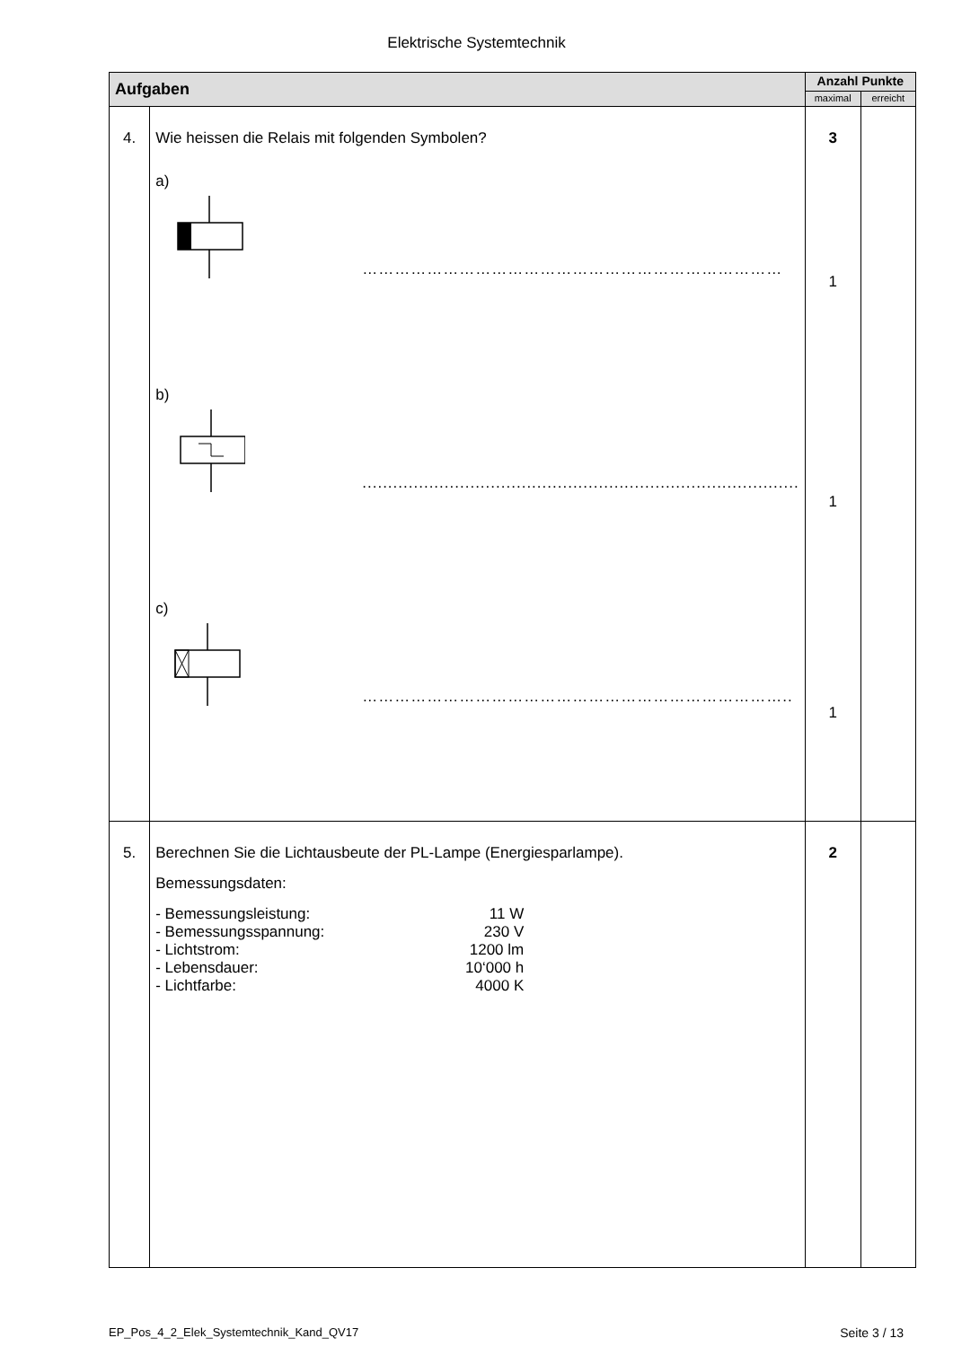Elektrische Systemtechnik
| Aufgaben | | Anzahl Punkte | |
| --- | --- | --- | --- |
| | | maximal | erreicht |
| 4. | Wie heissen die Relais mit folgenden Symbolen? a) …………………………………………………………………… b) ..................................................................................... c) …………………………………………………………………….. | 3 1 1 1 | |
| 5. | Berechnen Sie die Lichtausbeute der PL-Lampe (Energiesparlampe). Bemessungsdaten: / - Bemessungsleistung: / 11 W / / - Bemessungsspannung: / 230 V / / - Lichtstrom: / 1200 lm / / - Lebensdauer: / 10‘000 h / / - Lichtfarbe: / 4000 K / | 2 | |
EP_Pos_4_2_Elek_Systemtechnik_Kand_QV17 Seite 3 / 13